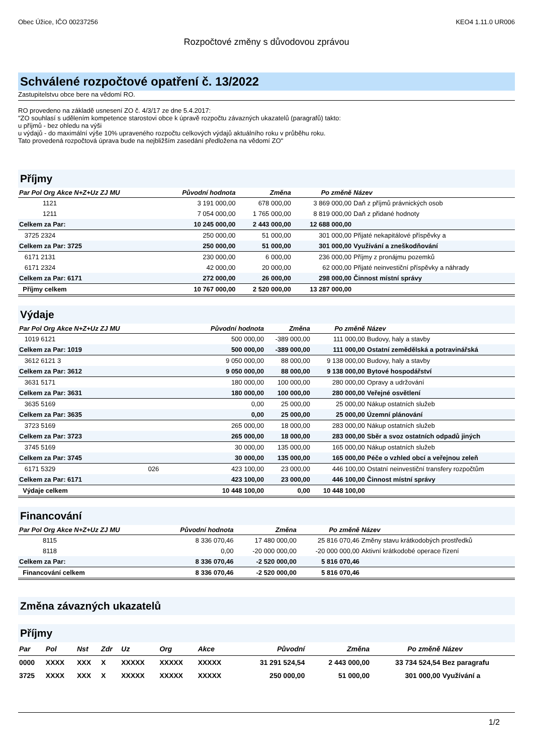Obec Úžice, IČO 00237256 KEO4 1.11.0 UR006
Rozpočtové změny s důvodovou zprávou
Schválené rozpočtové opatření č. 13/2022
Zastupitelstvu obce bere na vědomí RO.
RO provedeno na základě usnesení ZO č. 4/3/17 ze dne 5.4.2017:
"ZO souhlasí s udělením kompetence starostovi obce k úpravě rozpočtu závazných ukazatelů (paragrafů) takto:
u příjmů - bez ohledu na výši
u výdajů - do maximální výše 10% upraveného rozpočtu celkových výdajů aktuálního roku v průběhu roku.
Tato provedená rozpočtová úprava bude na nejbližším zasedání předložena na vědomí ZO"
Příjmy
| Par Pol Org Akce N+Z+Uz ZJ MU | Původní hodnota | Změna | Po změně | Název |
| --- | --- | --- | --- | --- |
| 1121 | 3 191 000,00 | 678 000,00 | 3 869 000,00 | Daň z příjmů právnických osob |
| 1211 | 7 054 000,00 | 1 765 000,00 | 8 819 000,00 | Daň z přidané hodnoty |
| Celkem za Par: | 10 245 000,00 | 2 443 000,00 | 12 688 000,00 | |
| 3725 2324 | 250 000,00 | 51 000,00 | 301 000,00 | Přijaté nekapitálové příspěvky a |
| Celkem za Par: 3725 | 250 000,00 | 51 000,00 | 301 000,00 | Využívání a zneškodňování |
| 6171 2131 | 230 000,00 | 6 000,00 | 236 000,00 | Příjmy z pronájmu pozemků |
| 6171 2324 | 42 000,00 | 20 000,00 | 62 000,00 | Přijaté neinvestiční příspěvky a náhrady |
| Celkem za Par: 6171 | 272 000,00 | 26 000,00 | 298 000,00 | Činnost místní správy |
| Příjmy celkem | 10 767 000,00 | 2 520 000,00 | 13 287 000,00 | |
Výdaje
| Par Pol Org Akce N+Z+Uz ZJ MU | Původní hodnota | Změna | Po změně | Název |
| --- | --- | --- | --- | --- |
| 1019 6121 | 500 000,00 | -389 000,00 | 111 000,00 | Budovy, haly a stavby |
| Celkem za Par: 1019 | 500 000,00 | -389 000,00 | 111 000,00 | Ostatní zemědělská a potravinářská |
| 3612 6121 3 | 9 050 000,00 | 88 000,00 | 9 138 000,00 | Budovy, haly a stavby |
| Celkem za Par: 3612 | 9 050 000,00 | 88 000,00 | 9 138 000,00 | Bytové hospodářství |
| 3631 5171 | 180 000,00 | 100 000,00 | 280 000,00 | Opravy a udržování |
| Celkem za Par: 3631 | 180 000,00 | 100 000,00 | 280 000,00 | Veřejné osvětlení |
| 3635 5169 | 0,00 | 25 000,00 | 25 000,00 | Nákup ostatních služeb |
| Celkem za Par: 3635 | 0,00 | 25 000,00 | 25 000,00 | Územní plánování |
| 3723 5169 | 265 000,00 | 18 000,00 | 283 000,00 | Nákup ostatních služeb |
| Celkem za Par: 3723 | 265 000,00 | 18 000,00 | 283 000,00 | Sběr a svoz ostatních odpadů jiných |
| 3745 5169 | 30 000,00 | 135 000,00 | 165 000,00 | Nákup ostatních služeb |
| Celkem za Par: 3745 | 30 000,00 | 135 000,00 | 165 000,00 | Péče o vzhled obcí a veřejnou zeleň |
| 6171 5329 026 | 423 100,00 | 23 000,00 | 446 100,00 | Ostatní neinvestiční transfery rozpočtům |
| Celkem za Par: 6171 | 423 100,00 | 23 000,00 | 446 100,00 | Činnost místní správy |
| Výdaje celkem | 10 448 100,00 | 0,00 | 10 448 100,00 | |
Financování
| Par Pol Org Akce N+Z+Uz ZJ MU | Původní hodnota | Změna | Po změně | Název |
| --- | --- | --- | --- | --- |
| 8115 | 8 336 070,46 | 17 480 000,00 | 25 816 070,46 | Změny stavu krátkodobých prostředků |
| 8118 | 0,00 | -20 000 000,00 | -20 000 000,00 | Aktivní krátkodobé operace řízení |
| Celkem za Par: | 8 336 070,46 | -2 520 000,00 | 5 816 070,46 | |
| Financování celkem | 8 336 070,46 | -2 520 000,00 | 5 816 070,46 | |
Změna závazných ukazatelů
Příjmy
| Par | Pol | Nst | Zdr | Uz | Org | Akce | Původní | Změna | Po změně | Název |
| --- | --- | --- | --- | --- | --- | --- | --- | --- | --- | --- |
| 0000 | XXXX | XXX | X | XXXXX | XXXXX | XXXXX | 31 291 524,54 | 2 443 000,00 | 33 734 524,54 | Bez paragrafu |
| 3725 | XXXX | XXX | X | XXXXX | XXXXX | XXXXX | 250 000,00 | 51 000,00 | 301 000,00 | Využívání a |
1/2